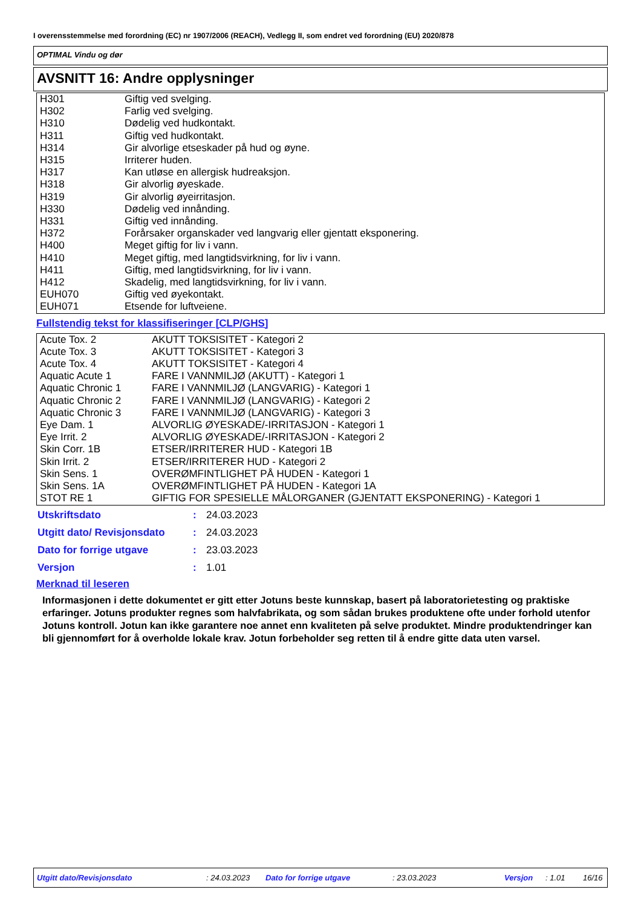I overensstemmelse med forordning (EC) nr 1907/2006 (REACH), Vedlegg II, som endret ved forordning (EU) 2020/878
OPTIMAL Vindu og dør
AVSNITT 16: Andre opplysninger
| H301 | Giftig ved svelging. |
| H302 | Farlig ved svelging. |
| H310 | Dødelig ved hudkontakt. |
| H311 | Giftig ved hudkontakt. |
| H314 | Gir alvorlige etseskader på hud og øyne. |
| H315 | Irriterer huden. |
| H317 | Kan utløse en allergisk hudreaksjon. |
| H318 | Gir alvorlig øyeskade. |
| H319 | Gir alvorlig øyeirritasjon. |
| H330 | Dødelig ved innånding. |
| H331 | Giftig ved innånding. |
| H372 | Forårsaker organskader ved langvarig eller gjentatt eksponering. |
| H400 | Meget giftig for liv i vann. |
| H410 | Meget giftig, med langtidsvirkning, for liv i vann. |
| H411 | Giftig, med langtidsvirkning, for liv i vann. |
| H412 | Skadelig, med langtidsvirkning, for liv i vann. |
| EUH070 | Giftig ved øyekontakt. |
| EUH071 | Etsende for luftveiene. |
Fullstendig tekst for klassifiseringer [CLP/GHS]
| Acute Tox. 2 | AKUTT TOKSISITET - Kategori 2 |
| Acute Tox. 3 | AKUTT TOKSISITET - Kategori 3 |
| Acute Tox. 4 | AKUTT TOKSISITET - Kategori 4 |
| Aquatic Acute 1 | FARE I VANNMILJØ (AKUTT) - Kategori 1 |
| Aquatic Chronic 1 | FARE I VANNMILJØ (LANGVARIG) - Kategori 1 |
| Aquatic Chronic 2 | FARE I VANNMILJØ (LANGVARIG) - Kategori 2 |
| Aquatic Chronic 3 | FARE I VANNMILJØ (LANGVARIG) - Kategori 3 |
| Eye Dam. 1 | ALVORLIG ØYESKADE/-IRRITASJON - Kategori 1 |
| Eye Irrit. 2 | ALVORLIG ØYESKADE/-IRRITASJON - Kategori 2 |
| Skin Corr. 1B | ETSER/IRRITERER HUD - Kategori 1B |
| Skin Irrit. 2 | ETSER/IRRITERER HUD - Kategori 2 |
| Skin Sens. 1 | OVERØMFINTLIGHET PÅ HUDEN - Kategori 1 |
| Skin Sens. 1A | OVERØMFINTLIGHET PÅ HUDEN - Kategori 1A |
| STOT RE 1 | GIFTIG FOR SPESIELLE MÅLORGANER (GJENTATT EKSPONERING) - Kategori 1 |
| Utskriftsdato | : | 24.03.2023 |
| Utgitt dato/ Revisjonsdato | : | 24.03.2023 |
| Dato for forrige utgave | : | 23.03.2023 |
| Versjon | : | 1.01 |
Merknad til leseren
Informasjonen i dette dokumentet er gitt etter Jotuns beste kunnskap, basert på laboratorietesting og praktiske erfaringer. Jotuns produkter regnes som halvfabrikata, og som sådan brukes produktene ofte under forhold utenfor Jotuns kontroll. Jotun kan ikke garantere noe annet enn kvaliteten på selve produktet. Mindre produktendringer kan bli gjennomført for å overholde lokale krav. Jotun forbeholder seg retten til å endre gitte data uten varsel.
Utgitt dato/Revisjonsdato : 24.03.2023 Dato for forrige utgave : 23.03.2023 Versjon : 1.01 16/16